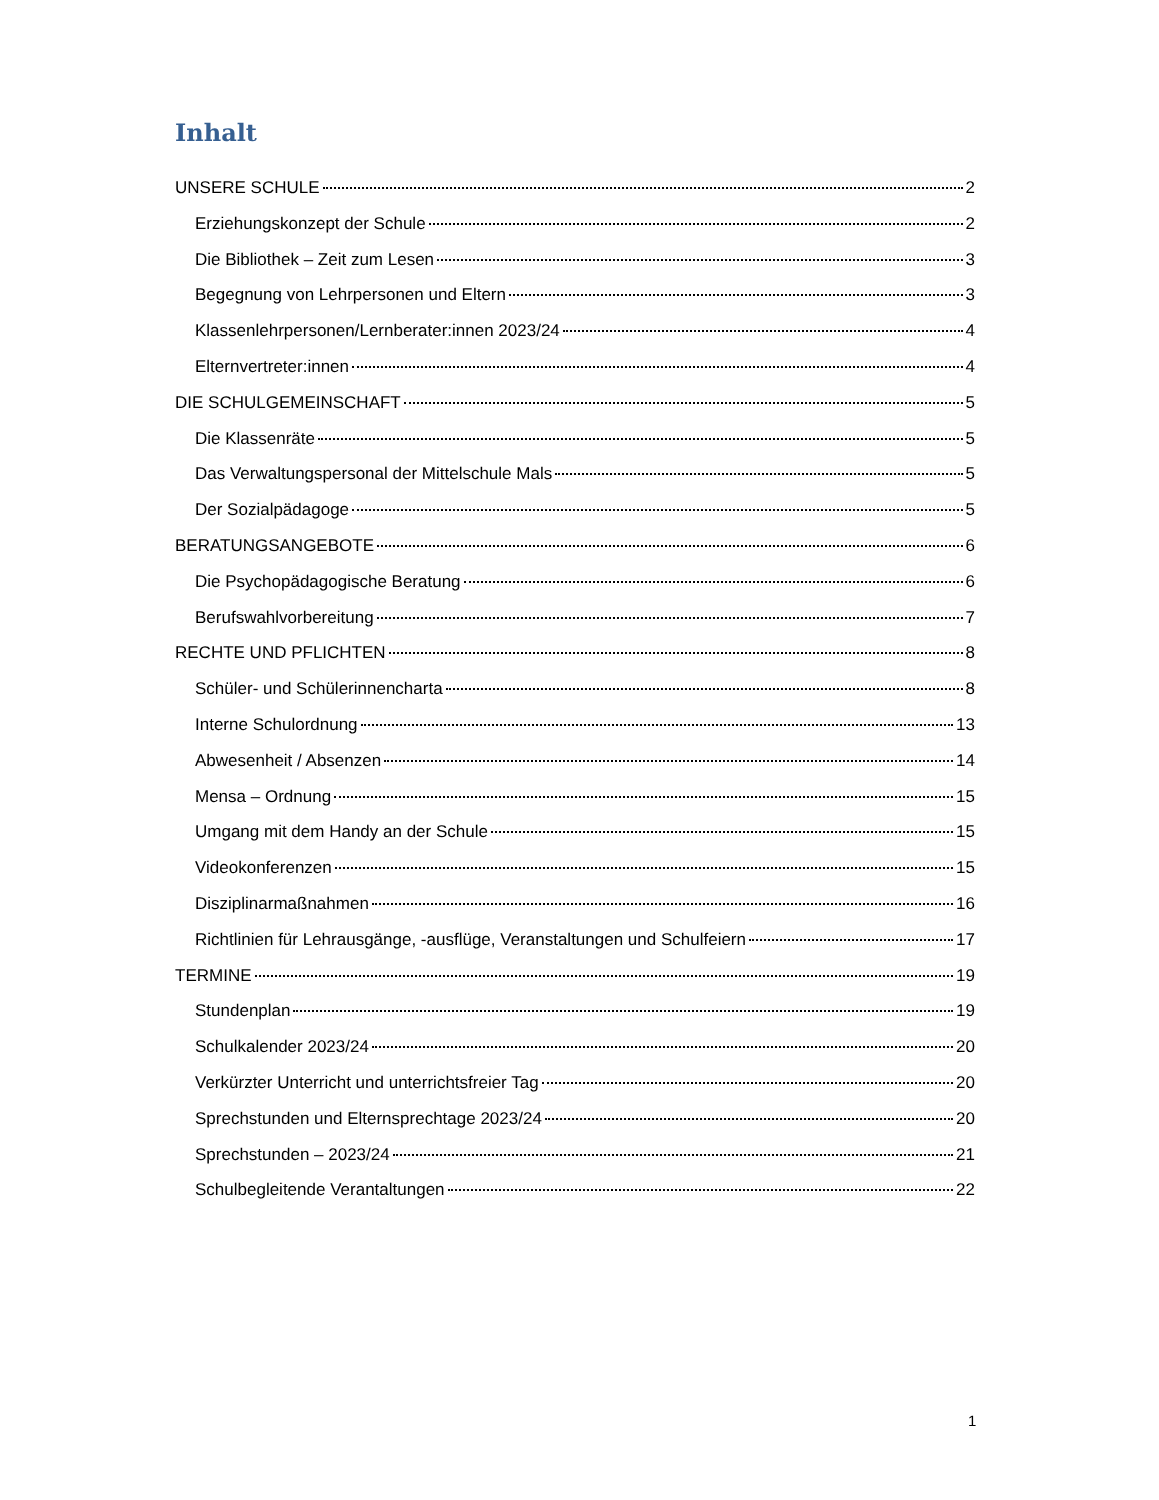Inhalt
UNSERE SCHULE 2
Erziehungskonzept der Schule 2
Die Bibliothek – Zeit zum Lesen 3
Begegnung von Lehrpersonen und Eltern 3
Klassenlehrpersonen/Lernberater:innen 2023/24 4
Elternvertreter:innen 4
DIE SCHULGEMEINSCHAFT 5
Die Klassenräte 5
Das Verwaltungspersonal der Mittelschule Mals 5
Der Sozialpädagoge 5
BERATUNGSANGEBOTE 6
Die Psychopädagogische Beratung 6
Berufswahlvorbereitung 7
RECHTE UND PFLICHTEN 8
Schüler- und Schülerinnencharta 8
Interne Schulordnung 13
Abwesenheit / Absenzen 14
Mensa – Ordnung 15
Umgang mit dem Handy an der Schule 15
Videokonferenzen 15
Disziplinarmaßnahmen 16
Richtlinien für Lehrausgänge, -ausflüge, Veranstaltungen und Schulfeiern 17
TERMINE 19
Stundenplan 19
Schulkalender 2023/24 20
Verkürzter Unterricht und unterrichtsfreier Tag 20
Sprechstunden und Elternsprechtage 2023/24 20
Sprechstunden – 2023/24 21
Schulbegleitende Verantaltungen 22
1